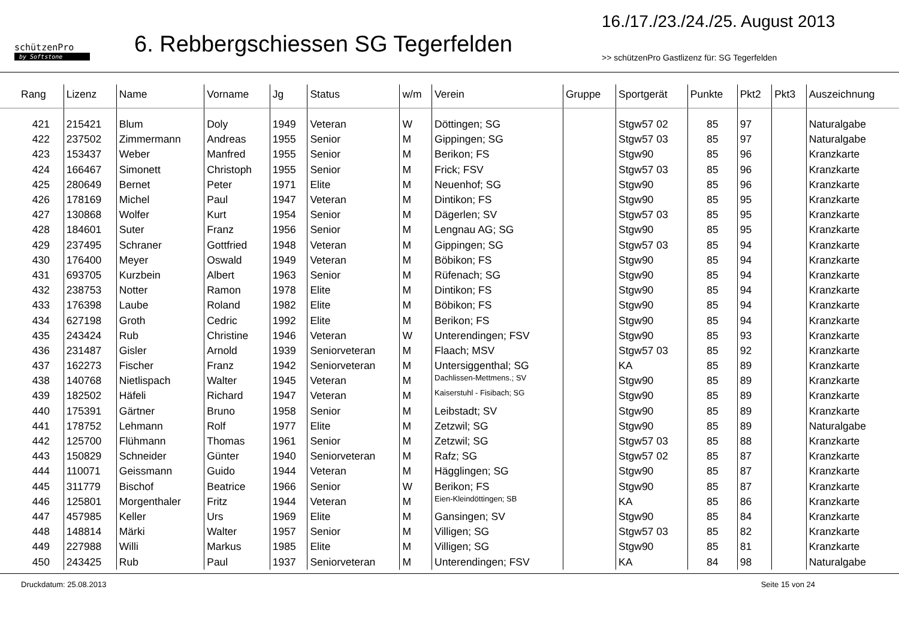schützenPro
by Softstone
6. Rebbergschiessen SG Tegerfelden
16./17./23./24./25. August 2013
>> schützenPro Gastlizenz für: SG Tegerfelden
| Rang | Lizenz | Name | Vorname | Jg | Status | w/m | Verein | Gruppe | Sportgerät | Punkte | Pkt2 | Pkt3 | Auszeichnung |
| --- | --- | --- | --- | --- | --- | --- | --- | --- | --- | --- | --- | --- | --- |
| 421 | 215421 | Blum | Doly | 1949 | Veteran | W | Döttingen; SG | | Stgw57 02 | 85 | 97 | | Naturalgabe |
| 422 | 237502 | Zimmermann | Andreas | 1955 | Senior | M | Gippingen; SG | | Stgw57 03 | 85 | 97 | | Naturalgabe |
| 423 | 153437 | Weber | Manfred | 1955 | Senior | M | Berikon; FS | | Stgw90 | 85 | 96 | | Kranzkarte |
| 424 | 166467 | Simonett | Christoph | 1955 | Senior | M | Frick; FSV | | Stgw57 03 | 85 | 96 | | Kranzkarte |
| 425 | 280649 | Bernet | Peter | 1971 | Elite | M | Neuenhof; SG | | Stgw90 | 85 | 96 | | Kranzkarte |
| 426 | 178169 | Michel | Paul | 1947 | Veteran | M | Dintikon; FS | | Stgw90 | 85 | 95 | | Kranzkarte |
| 427 | 130868 | Wolfer | Kurt | 1954 | Senior | M | Dägerlen; SV | | Stgw57 03 | 85 | 95 | | Kranzkarte |
| 428 | 184601 | Suter | Franz | 1956 | Senior | M | Lengnau AG; SG | | Stgw90 | 85 | 95 | | Kranzkarte |
| 429 | 237495 | Schraner | Gottfried | 1948 | Veteran | M | Gippingen; SG | | Stgw57 03 | 85 | 94 | | Kranzkarte |
| 430 | 176400 | Meyer | Oswald | 1949 | Veteran | M | Böbikon; FS | | Stgw90 | 85 | 94 | | Kranzkarte |
| 431 | 693705 | Kurzbein | Albert | 1963 | Senior | M | Rüfenach; SG | | Stgw90 | 85 | 94 | | Kranzkarte |
| 432 | 238753 | Notter | Ramon | 1978 | Elite | M | Dintikon; FS | | Stgw90 | 85 | 94 | | Kranzkarte |
| 433 | 176398 | Laube | Roland | 1982 | Elite | M | Böbikon; FS | | Stgw90 | 85 | 94 | | Kranzkarte |
| 434 | 627198 | Groth | Cedric | 1992 | Elite | M | Berikon; FS | | Stgw90 | 85 | 94 | | Kranzkarte |
| 435 | 243424 | Rub | Christine | 1946 | Veteran | W | Unterendingen; FSV | | Stgw90 | 85 | 93 | | Kranzkarte |
| 436 | 231487 | Gisler | Arnold | 1939 | Seniorveteran | M | Flaach; MSV | | Stgw57 03 | 85 | 92 | | Kranzkarte |
| 437 | 162273 | Fischer | Franz | 1942 | Seniorveteran | M | Untersiggenthal; SG | | KA | 85 | 89 | | Kranzkarte |
| 438 | 140768 | Nietlispach | Walter | 1945 | Veteran | M | Dachlissen-Mettmens.; SV | | Stgw90 | 85 | 89 | | Kranzkarte |
| 439 | 182502 | Häfeli | Richard | 1947 | Veteran | M | Kaiserstuhl - Fisibach; SG | | Stgw90 | 85 | 89 | | Kranzkarte |
| 440 | 175391 | Gärtner | Bruno | 1958 | Senior | M | Leibstadt; SV | | Stgw90 | 85 | 89 | | Kranzkarte |
| 441 | 178752 | Lehmann | Rolf | 1977 | Elite | M | Zetzwil; SG | | Stgw90 | 85 | 89 | | Naturalgabe |
| 442 | 125700 | Flühmann | Thomas | 1961 | Senior | M | Zetzwil; SG | | Stgw57 03 | 85 | 88 | | Kranzkarte |
| 443 | 150829 | Schneider | Günter | 1940 | Seniorveteran | M | Rafz; SG | | Stgw57 02 | 85 | 87 | | Kranzkarte |
| 444 | 110071 | Geissmann | Guido | 1944 | Veteran | M | Hägglingen; SG | | Stgw90 | 85 | 87 | | Kranzkarte |
| 445 | 311779 | Bischof | Beatrice | 1966 | Senior | W | Berikon; FS | | Stgw90 | 85 | 87 | | Kranzkarte |
| 446 | 125801 | Morgenthaler | Fritz | 1944 | Veteran | M | Eien-Kleindöttingen; SB | | KA | 85 | 86 | | Kranzkarte |
| 447 | 457985 | Keller | Urs | 1969 | Elite | M | Gansingen; SV | | Stgw90 | 85 | 84 | | Kranzkarte |
| 448 | 148814 | Märki | Walter | 1957 | Senior | M | Villigen; SG | | Stgw57 03 | 85 | 82 | | Kranzkarte |
| 449 | 227988 | Willi | Markus | 1985 | Elite | M | Villigen; SG | | Stgw90 | 85 | 81 | | Kranzkarte |
| 450 | 243425 | Rub | Paul | 1937 | Seniorveteran | M | Unterendingen; FSV | | KA | 84 | 98 | | Naturalgabe |
Druckdatum: 25.08.2013 Seite 15 von 24